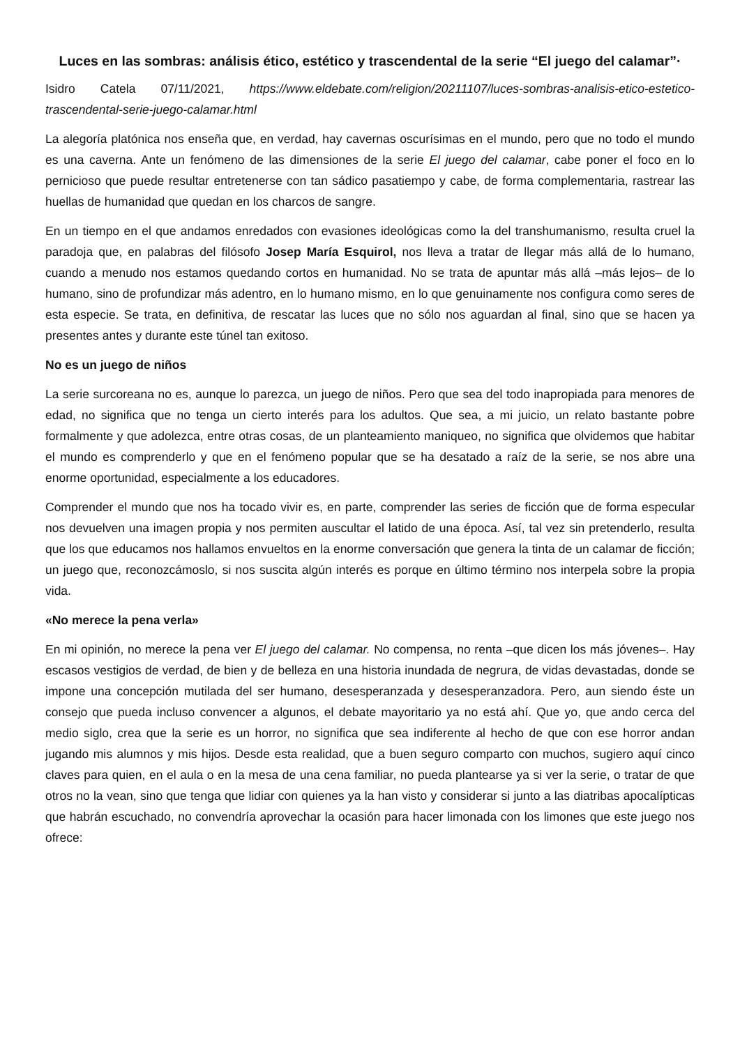Luces en las sombras: análisis ético, estético y trascendental de la serie “El juego del calamar”·
Isidro Catela 07/11/2021, https://www.eldebate.com/religion/20211107/luces-sombras-analisis-etico-estetico-trascendental-serie-juego-calamar.html
La alegoría platónica nos enseña que, en verdad, hay cavernas oscurísimas en el mundo, pero que no todo el mundo es una caverna. Ante un fenómeno de las dimensiones de la serie El juego del calamar, cabe poner el foco en lo pernicioso que puede resultar entretenerse con tan sádico pasatiempo y cabe, de forma complementaria, rastrear las huellas de humanidad que quedan en los charcos de sangre.
En un tiempo en el que andamos enredados con evasiones ideológicas como la del transhumanismo, resulta cruel la paradoja que, en palabras del filósofo Josep María Esquirol, nos lleva a tratar de llegar más allá de lo humano, cuando a menudo nos estamos quedando cortos en humanidad. No se trata de apuntar más allá –más lejos– de lo humano, sino de profundizar más adentro, en lo humano mismo, en lo que genuinamente nos configura como seres de esta especie. Se trata, en definitiva, de rescatar las luces que no sólo nos aguardan al final, sino que se hacen ya presentes antes y durante este túnel tan exitoso.
No es un juego de niños
La serie surcoreana no es, aunque lo parezca, un juego de niños. Pero que sea del todo inapropiada para menores de edad, no significa que no tenga un cierto interés para los adultos. Que sea, a mi juicio, un relato bastante pobre formalmente y que adolezca, entre otras cosas, de un planteamiento maniqueo, no significa que olvidemos que habitar el mundo es comprenderlo y que en el fenómeno popular que se ha desatado a raíz de la serie, se nos abre una enorme oportunidad, especialmente a los educadores.
Comprender el mundo que nos ha tocado vivir es, en parte, comprender las series de ficción que de forma especular nos devuelven una imagen propia y nos permiten auscultar el latido de una época. Así, tal vez sin pretenderlo, resulta que los que educamos nos hallamos envueltos en la enorme conversación que genera la tinta de un calamar de ficción; un juego que, reconozcámoslo, si nos suscita algún interés es porque en último término nos interpela sobre la propia vida.
«No merece la pena verla»
En mi opinión, no merece la pena ver El juego del calamar. No compensa, no renta –que dicen los más jóvenes–. Hay escasos vestigios de verdad, de bien y de belleza en una historia inundada de negrura, de vidas devastadas, donde se impone una concepción mutilada del ser humano, desesperanzada y desesperanzadora. Pero, aun siendo éste un consejo que pueda incluso convencer a algunos, el debate mayoritario ya no está ahí. Que yo, que ando cerca del medio siglo, crea que la serie es un horror, no significa que sea indiferente al hecho de que con ese horror andan jugando mis alumnos y mis hijos. Desde esta realidad, que a buen seguro comparto con muchos, sugiero aquí cinco claves para quien, en el aula o en la mesa de una cena familiar, no pueda plantearse ya si ver la serie, o tratar de que otros no la vean, sino que tenga que lidiar con quienes ya la han visto y considerar si junto a las diatribas apocalípticas que habrán escuchado, no convendría aprovechar la ocasión para hacer limonada con los limones que este juego nos ofrece: